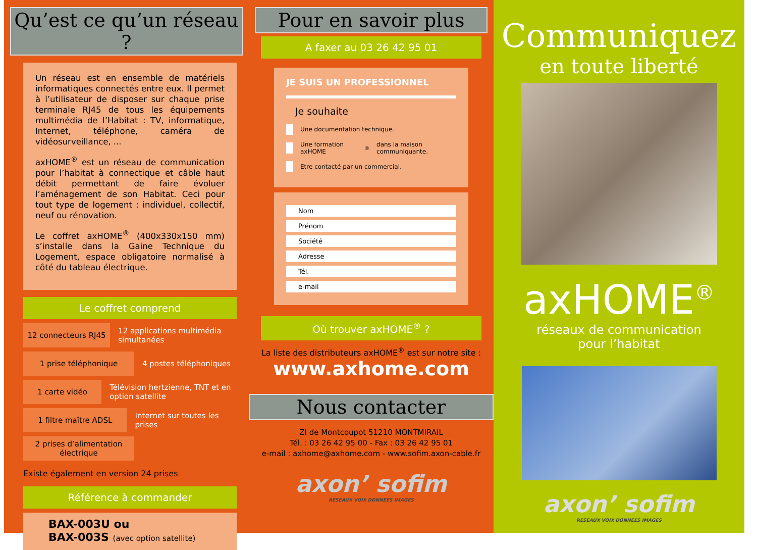Qu’est ce qu’un réseau ?
Un réseau est en ensemble de matériels informatiques connectés entre eux. Il permet à l’utilisateur de disposer sur chaque prise terminale RJ45 de tous les équipements multimédia de l’Habitat : TV, informatique, Internet, téléphone, caméra de vidéosurveillance, ...
axHOME<sup>®</sup> est un réseau de communication pour l’habitat à connectique et câble haut débit permettant de faire évoluer l’aménagement de son Habitat. Ceci pour tout type de logement : individuel, collectif, neuf ou rénovation.
Le coffret axHOME<sup>®</sup> (400x330x150 mm) s’installe dans la Gaine Technique du Logement, espace obligatoire normalisé à côté du tableau électrique.
Le coffret comprend
12 connecteurs RJ45
12 applications multimédia simultanées
1 prise téléphonique
4 postes téléphoniques
1 carte vidéo
Télévision hertzienne, TNT et en option satellite
1 filtre maître ADSL
Internet sur toutes les prises
2 prises d’alimentation électrique
Existe également en version 24 prises
Référence à commander
BAX-003U ou
BAX-003S (avec option satellite)
Pour en savoir plus
A faxer au 03 26 42 95 01
JE SUIS UN PROFESSIONNEL
Je souhaite
Une documentation technique.
Une formation axHOME<sup>®</sup> dans la maison communiquante.
Etre contacté par un commercial.
Nom
Prénom
Société
Adresse
Tél.
e-mail
Où trouver axHOME<sup>®</sup> ?
La liste des distributeurs axHOME<sup>®</sup> est sur notre site :
www.axhome.com
Nous contacter
ZI de Montcoupot 51210 MONTMIRAIL
Tél. : 03 26 42 95 00 - Fax : 03 26 42 95 01
e-mail : axhome@axhome.com - www.sofim.axon-cable.fr
axon’ sofim
RESEAUX VOIX DONNEES IMAGES
Communiquez
en toute liberté
axHOME<sup>®</sup>
réseaux de communication
pour l’habitat
axon’ sofim
RESEAUX VOIX DONNEES IMAGES